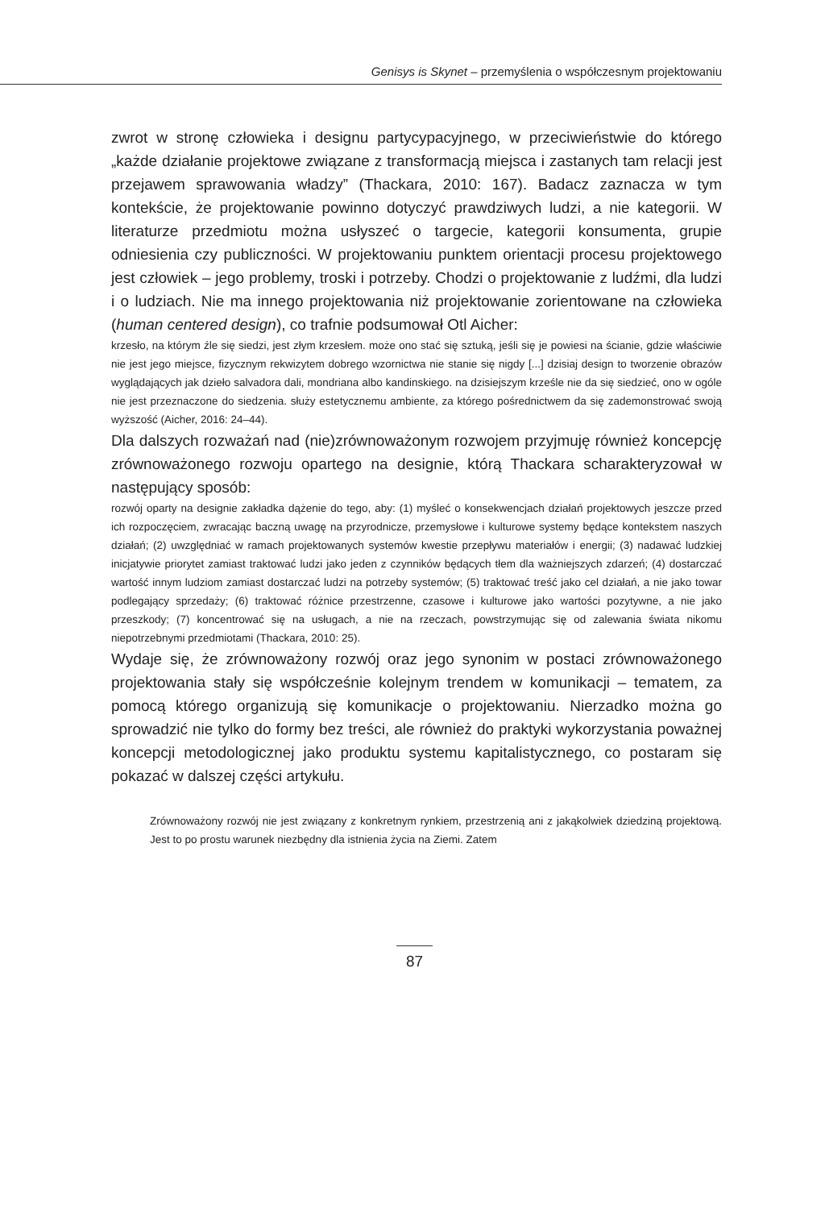Genisys is Skynet – przemyślenia o współczesnym projektowaniu
zwrot w stronę człowieka i designu partycypacyjnego, w przeciwieństwie do którego „każde działanie projektowe związane z transformacją miejsca i zastanych tam relacji jest przejawem sprawowania władzy” (Thackara, 2010: 167). Badacz zaznacza w tym kontekście, że projektowanie powinno dotyczyć prawdziwych ludzi, a nie kategorii. W literaturze przedmiotu można usłyszeć o targecie, kategorii konsumenta, grupie odniesienia czy publiczności. W projektowaniu punktem orientacji procesu projektowego jest człowiek – jego problemy, troski i potrzeby. Chodzi o projektowanie z ludźmi, dla ludzi i o ludziach. Nie ma innego projektowania niż projektowanie zorientowane na człowieka (human centered design), co trafnie podsumował Otl Aicher:
krzesło, na którym źle się siedzi, jest złym krzesłem. może ono stać się sztuką, jeśli się je powiesi na ścianie, gdzie właściwie nie jest jego miejsce, fizycznym rekwizytem dobrego wzornictwa nie stanie się nigdy [...] dzisiaj design to tworzenie obrazów wyglądających jak dzieło salvadora dali, mondriana albo kandinskiego. na dzisiejszym krześle nie da się siedzieć, ono w ogóle nie jest przeznaczone do siedzenia. służy estetycznemu ambiente, za którego pośrednictwem da się zademonstrować swoją wyższość (Aicher, 2016: 24–44).
Dla dalszych rozważań nad (nie)zrównoważonym rozwojem przyjmuję również koncepcję zrównoważonego rozwoju opartego na designie, którą Thackara scharakteryzował w następujący sposób:
rozwój oparty na designie zakładka dążenie do tego, aby: (1) myśleć o konsekwencjach działań projektowych jeszcze przed ich rozpoczęciem, zwracając baczną uwagę na przyrodnicze, przemysłowe i kulturowe systemy będące kontekstem naszych działań; (2) uwzględniać w ramach projektowanych systemów kwestie przepływu materiałów i energii; (3) nadawać ludzkiej inicjatywie priorytet zamiast traktować ludzi jako jeden z czynników będących tłem dla ważniejszych zdarzeń; (4) dostarczać wartość innym ludziom zamiast dostarczać ludzi na potrzeby systemów; (5) traktować treść jako cel działań, a nie jako towar podlegający sprzedaży; (6) traktować różnice przestrzenne, czasowe i kulturowe jako wartości pozytywne, a nie jako przeszkody; (7) koncentrować się na usługach, a nie na rzeczach, powstrzymując się od zalewania świata nikomu niepotrzebnymi przedmiotami (Thackara, 2010: 25).
Wydaje się, że zrównoważony rozwój oraz jego synonim w postaci zrównoważonego projektowania stały się współcześnie kolejnym trendem w komunikacji – tematem, za pomocą którego organizują się komunikacje o projektowaniu. Nierzadko można go sprowadzić nie tylko do formy bez treści, ale również do praktyki wykorzystania poważnej koncepcji metodologicznej jako produktu systemu kapitalistycznego, co postaram się pokazać w dalszej części artykułu.
Zrównoważony rozwój nie jest związany z konkretnym rynkiem, przestrzenią ani z jakąkolwiek dziedziną projektową. Jest to po prostu warunek niezbędny dla istnienia życia na Ziemi. Zatem
87